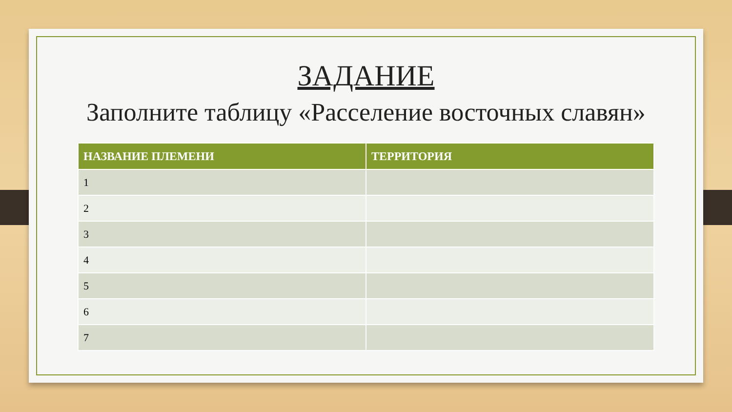ЗАДАНИЕ
Заполните таблицу «Расселение восточных славян»
| НАЗВАНИЕ ПЛЕМЕНИ | ТЕРРИТОРИЯ |
| --- | --- |
| 1 | |
| 2 | |
| 3 | |
| 4 | |
| 5 | |
| 6 | |
| 7 | |